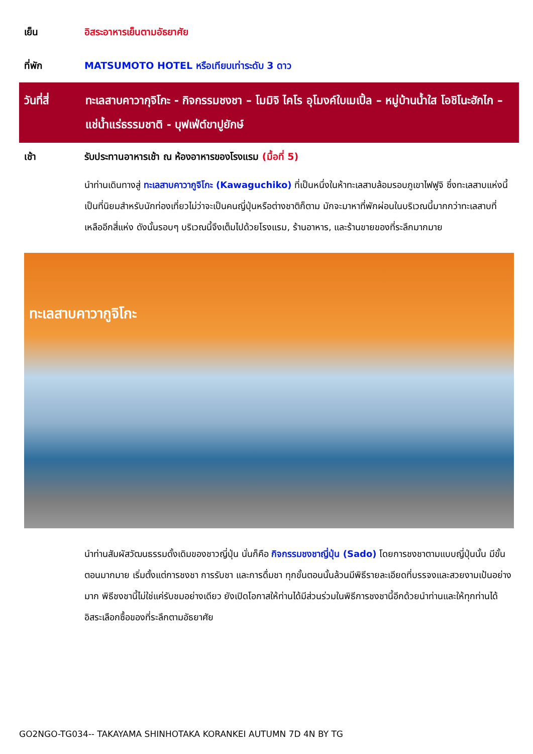เย็น อิสระอาหารเย็นตามอัธยาศัย
ที่พัก MATSUMOTO HOTEL หรือเทียบเท่าระดับ 3 ดาว
วันที่สี่ ทะเลสาบคาวากุจิโกะ - กิจกรรมชงชา – โมมิจิ ไคโร อุโมงค์ใบเมเปิ้ล – หมู่บ้านน้ำใส โอชิโนะฮักไก – แช่น้ำแร่ธรรมชาติ - บุฟเฟ่ต์ขาปูยักษ์
เช้า รับประทานอาหารเช้า ณ ห้องอาหารของโรงแรม (มื้อที่ 5)
นำท่านเดินทางสู่ ทะเลสาบคาวากูจิโกะ (Kawaguchiko) ที่เป็นหนึ่งในห้าทะเลสาบล้อมรอบภูเขาไฟฟูจิ ซึ่งทะเลสาบแห่งนี้เป็นที่นิยมสำหรับนักท่องเที่ยวไม่ว่าจะเป็นคนญี่ปุ่นหรือต่างชาติก็ตาม มักจะมาหาที่พักผ่อนในบริเวณนี้มากกว่าทะเลสาบที่เหลืออีกสี่แห่ง ดังนั้นรอบๆ บริเวณนี้จึงเต็มไปด้วยโรงแรม, ร้านอาหาร, และร้านขายของที่ระลึกมากมาย
ทะเลสาบคาวากูจิโกะ
นำท่านสัมผัสวัฒนธรรมดั้งเดิมของชาวญี่ปุ่น นั่นก็คือ กิจกรรมชงชาญี่ปุ่น (Sado) โดยการชงชาตามแบบญี่ปุ่นนั้น มีขั้นตอนมากมาย เริ่มตั้งแต่การชงชา การรับชา และการดื่มชา ทุกขั้นตอนนั้นล้วนมีพิธีรายละเอียดที่บรรจงและสวยงามเป้นอย่างมาก พิธีชงชานี้ไม่ใช่แค่รับชมอย่างเดียว ยังเปิดโอกาสให้ท่านได้มีส่วนร่วมในพิธีการชงชานี้อีกด้วยนำท่านและให้ทุกท่านได้อิสระเลือกซื้อของที่ระลึกตามอัธยาศัย
GO2NGO-TG034-- TAKAYAMA SHINHOTAKA KORANKEI AUTUMN 7D 4N BY TG